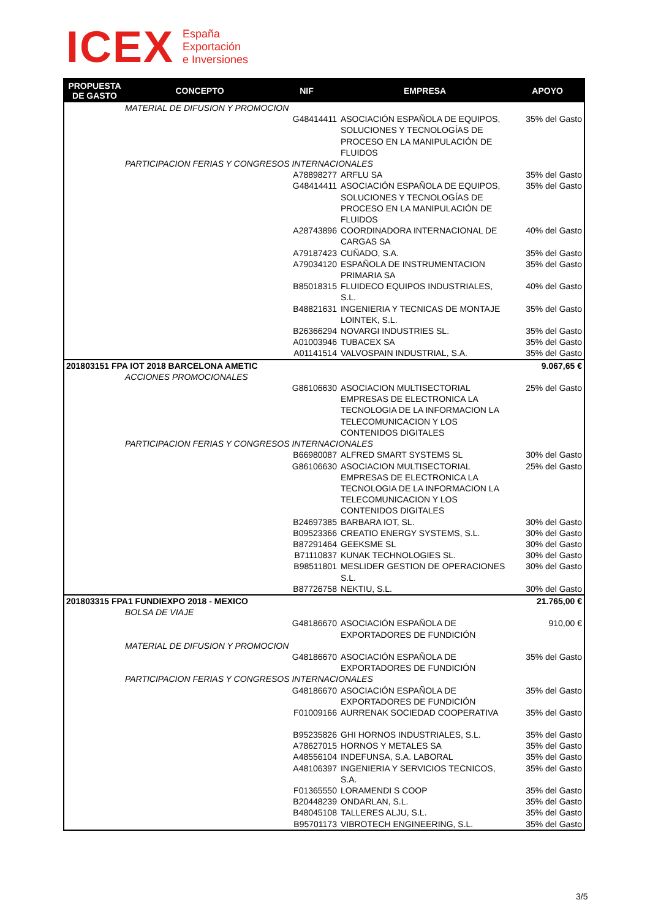ICEX
España
Exportación
e Inversiones
| PROPUESTA DE GASTO | CONCEPTO | NIF | EMPRESA | APOYO |
| --- | --- | --- | --- | --- |
| | MATERIAL DE DIFUSION Y PROMOCION | | | |
| | | G48414411 | ASOCIACIÓN ESPAÑOLA DE EQUIPOS, SOLUCIONES Y TECNOLOGÍAS DE PROCESO EN LA MANIPULACIÓN DE FLUIDOS | 35% del Gasto |
| | PARTICIPACION FERIAS Y CONGRESOS INTERNACIONALES | | | |
| | | A78898277 | ARFLU SA | 35% del Gasto |
| | | G48414411 | ASOCIACIÓN ESPAÑOLA DE EQUIPOS, SOLUCIONES Y TECNOLOGÍAS DE PROCESO EN LA MANIPULACIÓN DE FLUIDOS | 35% del Gasto |
| | | A28743896 | COORDINADORA INTERNACIONAL DE CARGAS SA | 40% del Gasto |
| | | A79187423 | CUÑADO, S.A. | 35% del Gasto |
| | | A79034120 | ESPAÑOLA DE INSTRUMENTACION PRIMARIA SA | 35% del Gasto |
| | | B85018315 | FLUIDECO EQUIPOS INDUSTRIALES, S.L. | 40% del Gasto |
| | | B48821631 | INGENIERIA Y TECNICAS DE MONTAJE LOINTEK, S.L. | 35% del Gasto |
| | | B26366294 | NOVARGI INDUSTRIES SL. | 35% del Gasto |
| | | A01003946 | TUBACEX SA | 35% del Gasto |
| | | A01141514 | VALVOSPAIN INDUSTRIAL, S.A. | 35% del Gasto |
| 201803151 FPA IOT 2018 BARCELONA AMETIC | | | | 9.067,65 € |
| | ACCIONES PROMOCIONALES | | | |
| | | G86106630 | ASOCIACION MULTISECTORIAL EMPRESAS DE ELECTRONICA LA TECNOLOGIA DE LA INFORMACION LA TELECOMUNICACION Y LOS CONTENIDOS DIGITALES | 25% del Gasto |
| | PARTICIPACION FERIAS Y CONGRESOS INTERNACIONALES | | | |
| | | B66980087 | ALFRED SMART SYSTEMS SL | 30% del Gasto |
| | | G86106630 | ASOCIACION MULTISECTORIAL EMPRESAS DE ELECTRONICA LA TECNOLOGIA DE LA INFORMACION LA TELECOMUNICACION Y LOS CONTENIDOS DIGITALES | 25% del Gasto |
| | | B24697385 | BARBARA IOT, SL. | 30% del Gasto |
| | | B09523366 | CREATIO ENERGY SYSTEMS, S.L. | 30% del Gasto |
| | | B87291464 | GEEKSME SL | 30% del Gasto |
| | | B71110837 | KUNAK TECHNOLOGIES SL. | 30% del Gasto |
| | | B98511801 | MESLIDER GESTION DE OPERACIONES S.L. | 30% del Gasto |
| | | B87726758 | NEKTIU, S.L. | 30% del Gasto |
| 201803315 FPA1 FUNDIEXPO 2018 - MEXICO | | | | 21.765,00 € |
| | BOLSA DE VIAJE | | | |
| | | G48186670 | ASOCIACIÓN ESPAÑOLA DE EXPORTADORES DE FUNDICIÓN | 910,00 € |
| | MATERIAL DE DIFUSION Y PROMOCION | | | |
| | | G48186670 | ASOCIACIÓN ESPAÑOLA DE EXPORTADORES DE FUNDICIÓN | 35% del Gasto |
| | PARTICIPACION FERIAS Y CONGRESOS INTERNACIONALES | | | |
| | | G48186670 | ASOCIACIÓN ESPAÑOLA DE EXPORTADORES DE FUNDICIÓN | 35% del Gasto |
| | | F01009166 | AURRENAK SOCIEDAD COOPERATIVA | 35% del Gasto |
| | | B95235826 | GHI HORNOS INDUSTRIALES, S.L. | 35% del Gasto |
| | | A78627015 | HORNOS Y METALES SA | 35% del Gasto |
| | | A48556104 | INDEFUNSA, S.A. LABORAL | 35% del Gasto |
| | | A48106397 | INGENIERIA Y SERVICIOS TECNICOS, S.A. | 35% del Gasto |
| | | F01365550 | LORAMENDI S COOP | 35% del Gasto |
| | | B20448239 | ONDARLAN, S.L. | 35% del Gasto |
| | | B48045108 | TALLERES ALJU, S.L. | 35% del Gasto |
| | | B95701173 | VIBROTECH ENGINEERING, S.L. | 35% del Gasto |
3/5